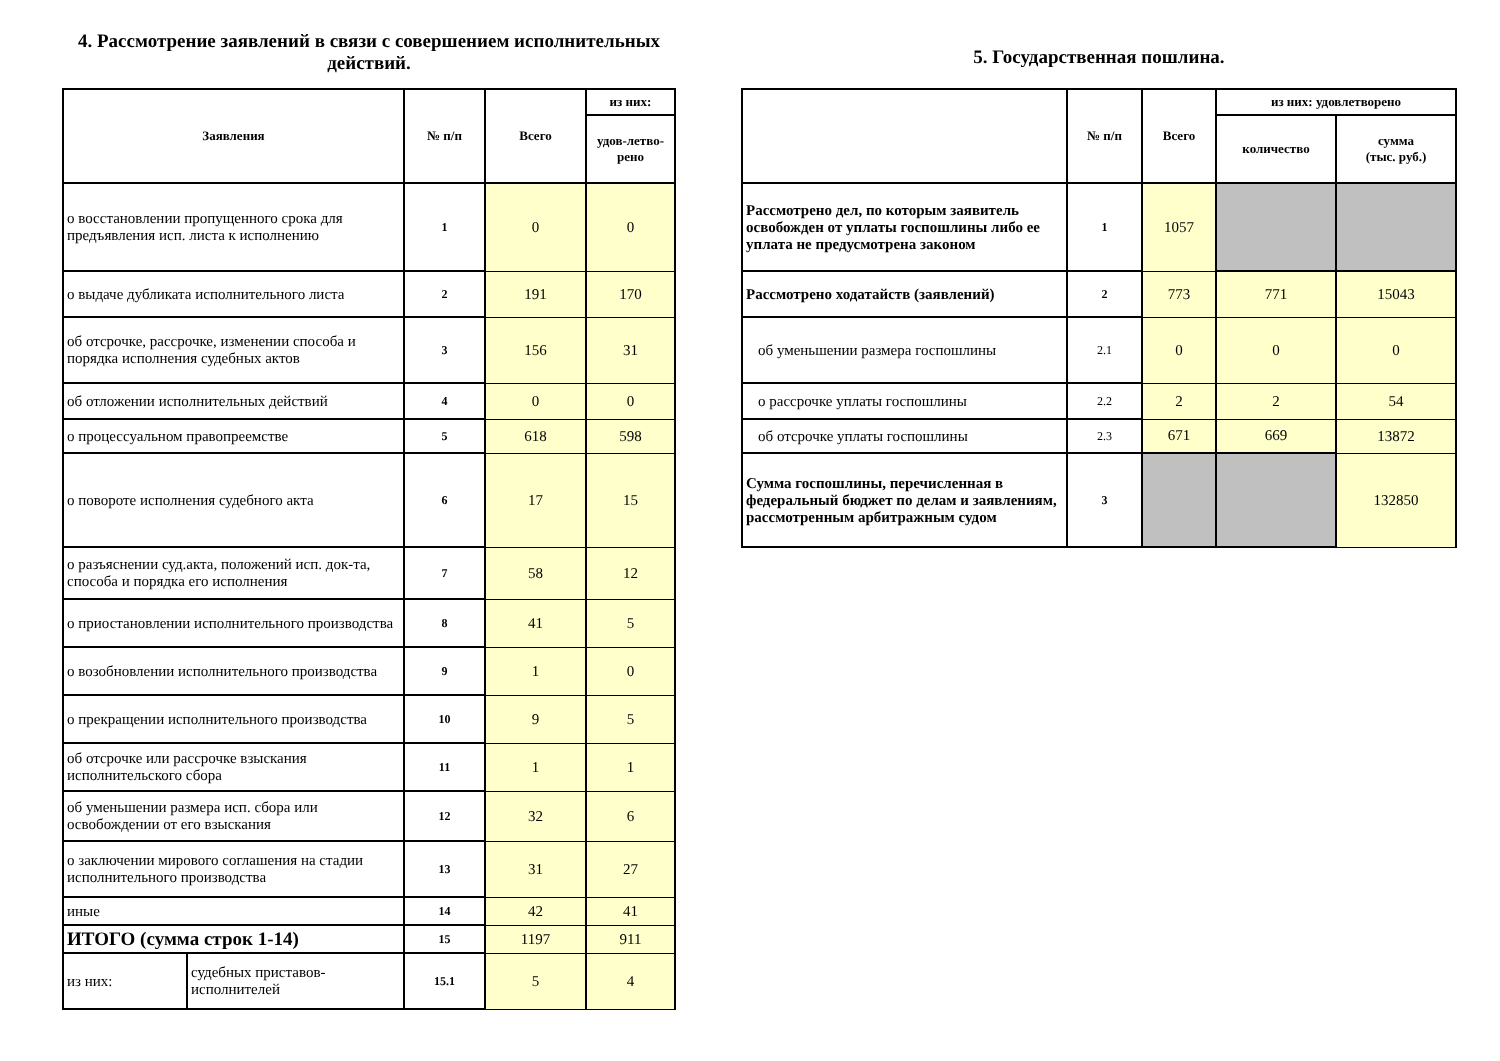4. Рассмотрение заявлений в связи с совершением исполнительных действий.
| Заявления | | № п/п | Всего | из них: |
| --- | --- | --- | --- | --- |
| | | | | удов-летво-рено |
| о восстановлении пропущенного срока для предъявления исп. листа к исполнению | | 1 | 0 | 0 |
| о выдаче дубликата исполнительного листа | | 2 | 191 | 170 |
| об отсрочке, рассрочке, изменении способа и порядка исполнения судебных актов | | 3 | 156 | 31 |
| об отложении исполнительных действий | | 4 | 0 | 0 |
| о процессуальном правопреемстве | | 5 | 618 | 598 |
| о повороте исполнения судебного акта | | 6 | 17 | 15 |
| о разъяснении суд.акта, положений исп. док-та, способа и порядка его исполнения | | 7 | 58 | 12 |
| о приостановлении исполнительного производства | | 8 | 41 | 5 |
| о возобновлении исполнительного производства | | 9 | 1 | 0 |
| о прекращении исполнительного производства | | 10 | 9 | 5 |
| об отсрочке или рассрочке взыскания исполнительского сбора | | 11 | 1 | 1 |
| об уменьшении размера исп. сбора или освобождении от его взыскания | | 12 | 32 | 6 |
| о заключении мирового соглашения на стадии исполнительного производства | | 13 | 31 | 27 |
| иные | | 14 | 42 | 41 |
| ИТОГО (сумма строк 1-14) | | 15 | 1197 | 911 |
| из них: | судебных приставов-исполнителей | 15.1 | 5 | 4 |
5. Государственная пошлина.
| | № п/п | Всего | из них: удовлетворено | |
| --- | --- | --- | --- | --- |
| | | | количество | сумма (тыс. руб.) |
| Рассмотрено дел, по которым заявитель освобожден от уплаты госпошлины либо ее уплата не предусмотрена законом | 1 | 1057 | | |
| Рассмотрено ходатайств (заявлений) | 2 | 773 | 771 | 15043 |
| об уменьшении размера госпошлины | 2.1 | 0 | 0 | 0 |
| о рассрочке уплаты госпошлины | 2.2 | 2 | 2 | 54 |
| об отсрочке уплаты госпошлины | 2.3 | 671 | 669 | 13872 |
| Сумма госпошлины, перечисленная в федеральный бюджет по делам и заявлениям, рассмотренным арбитражным судом | 3 | | | 132850 |